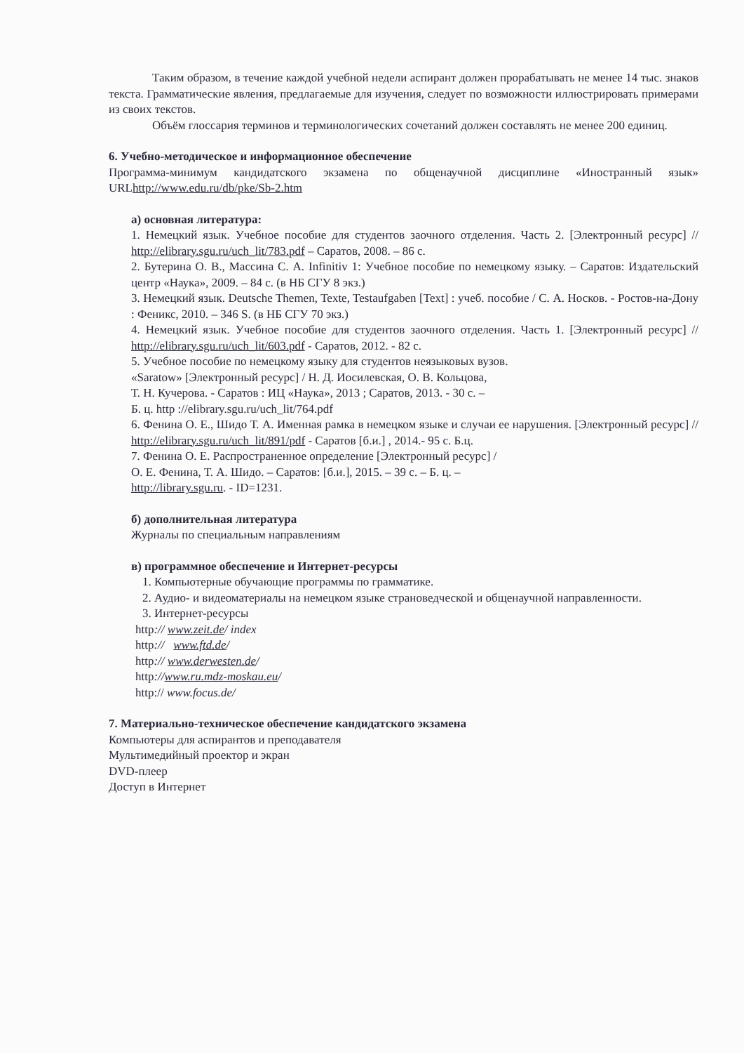Таким образом, в течение каждой учебной недели аспирант должен прорабатывать не менее 14 тыс. знаков текста. Грамматические явления, предлагаемые для изучения, следует по возможности иллюстрировать примерами из своих текстов.
Объём глоссария терминов и терминологических сочетаний должен составлять не менее 200 единиц.
6. Учебно-методическое и информационное обеспечение
Программа-минимум кандидатского экзамена по общенаучной дисциплине «Иностранный язык» URLhttp://www.edu.ru/db/pke/Sb-2.htm
а) основная литература:
1. Немецкий язык. Учебное пособие для студентов заочного отделения. Часть 2. [Электронный ресурс] // http://elibrary.sgu.ru/uch_lit/783.pdf – Саратов, 2008. – 86 с.
2. Бутерина О. В., Массина С. А. Infinitiv 1: Учебное пособие по немецкому языку. – Саратов: Издательский центр «Наука», 2009. – 84 с. (в НБ СГУ 8 экз.)
3. Немецкий язык. Deutsche Themen, Texte, Testaufgaben [Text] : учеб. пособие / С. А. Носков. - Ростов-на-Дону : Феникс, 2010. – 346 S. (в НБ СГУ 70 экз.)
4. Немецкий язык. Учебное пособие для студентов заочного отделения. Часть 1. [Электронный ресурс] // http://elibrary.sgu.ru/uch_lit/603.pdf - Саратов, 2012. - 82 с.
5. Учебное пособие по немецкому языку для студентов неязыковых вузов.
«Saratow» [Электронный ресурс] / Н. Д. Иосилевская, О. В. Кольцова,
Т. Н. Кучерова. - Саратов : ИЦ «Наука», 2013 ; Саратов, 2013. - 30 с. –
Б. ц. http ://elibrary.sgu.ru/uch_lit/764.pdf
6. Фенина О. Е., Шидо Т. А. Именная рамка в немецком языке и случаи ее нарушения. [Электронный ресурс] // http://elibrary.sgu.ru/uch_lit/891/pdf - Саратов [б.и.] , 2014.- 95 с. Б.ц.
7. Фенина О. Е. Распространенное определение [Электронный ресурс] /
О. Е. Фенина, Т. А. Шидо. – Саратов: [б.и.], 2015. – 39 с. – Б. ц. –
http://library.sgu.ru. - ID=1231.
б) дополнительная литература
Журналы по специальным направлениям
в) программное обеспечение и Интернет-ресурсы
1. Компьютерные обучающие программы по грамматике.
2. Аудио- и видеоматериалы на немецком языке страноведческой и общенаучной направленности.
3. Интернет-ресурсы
http:// www.zeit.de/ index
http:// www.ftd.de/
http:// www.derwesten.de/
http://www.ru.mdz-moskau.eu/
http:// www.focus.de/
7. Материально-техническое обеспечение кандидатского экзамена
Компьютеры для аспирантов и преподавателя
Мультимедийный проектор и экран
DVD-плеер
Доступ в Интернет